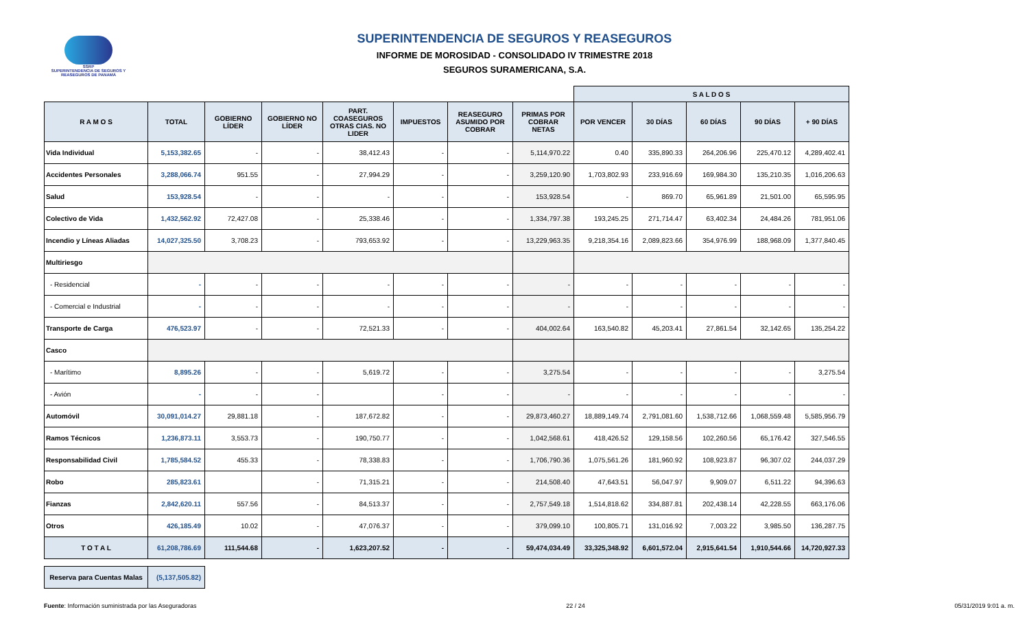SSRP
SUPERINTENDENCIA DE SEGUROS Y REASEGUROS DE PANAMÁ
SUPERINTENDENCIA DE SEGUROS Y REASEGUROS
INFORME DE MOROSIDAD - CONSOLIDADO IV TRIMESTRE 2018
SEGUROS SURAMERICANA, S.A.
| | | | | | | | | S A L D O S | | | | |
| --- | --- | --- | --- | --- | --- | --- | --- | --- | --- | --- | --- | --- |
| R A M O S | TOTAL | GOBIERNO LÍDER | GOBIERNO NO LÍDER | PART. COASEGUROS OTRAS CIAS. NO LIDER | IMPUESTOS | REASEGURO ASUMIDO POR COBRAR | PRIMAS POR COBRAR NETAS | POR VENCER | 30 DÍAS | 60 DÍAS | 90 DÍAS | + 90 DÍAS |
| Vida Individual | 5,153,382.65 | - | - | 38,412.43 | - | - | 5,114,970.22 | 0.40 | 335,890.33 | 264,206.96 | 225,470.12 | 4,289,402.41 |
| Accidentes Personales | 3,288,066.74 | 951.55 | - | 27,994.29 | - | - | 3,259,120.90 | 1,703,802.93 | 233,916.69 | 169,984.30 | 135,210.35 | 1,016,206.63 |
| Salud | 153,928.54 | - | - | - | - | - | 153,928.54 | - | 869.70 | 65,961.89 | 21,501.00 | 65,595.95 |
| Colectivo de Vida | 1,432,562.92 | 72,427.08 | - | 25,338.46 | - | - | 1,334,797.38 | 193,245.25 | 271,714.47 | 63,402.34 | 24,484.26 | 781,951.06 |
| Incendio y Líneas Aliadas | 14,027,325.50 | 3,708.23 | - | 793,653.92 | - | - | 13,229,963.35 | 9,218,354.16 | 2,089,823.66 | 354,976.99 | 188,968.09 | 1,377,840.45 |
| Multiriesgo | | | | | | | | | | | | |
| - Residencial | - | - | - | - | - | - | - | - | - | - | - | - |
| - Comercial e Industrial | - | - | - | - | - | - | - | - | - | - | - | - |
| Transporte de Carga | 476,523.97 | - | - | 72,521.33 | - | - | 404,002.64 | 163,540.82 | 45,203.41 | 27,861.54 | 32,142.65 | 135,254.22 |
| Casco | | | | | | | | | | | | |
| - Marítimo | 8,895.26 | - | - | 5,619.72 | - | - | 3,275.54 | - | - | - | - | 3,275.54 |
| - Avión | - | - | - | | - | - | - | - | - | - | - | - |
| Automóvil | 30,091,014.27 | 29,881.18 | - | 187,672.82 | - | - | 29,873,460.27 | 18,889,149.74 | 2,791,081.60 | 1,538,712.66 | 1,068,559.48 | 5,585,956.79 |
| Ramos Técnicos | 1,236,873.11 | 3,553.73 | - | 190,750.77 | - | - | 1,042,568.61 | 418,426.52 | 129,158.56 | 102,260.56 | 65,176.42 | 327,546.55 |
| Responsabilidad Civil | 1,785,584.52 | 455.33 | - | 78,338.83 | - | - | 1,706,790.36 | 1,075,561.26 | 181,960.92 | 108,923.87 | 96,307.02 | 244,037.29 |
| Robo | 285,823.61 | | - | 71,315.21 | - | - | 214,508.40 | 47,643.51 | 56,047.97 | 9,909.07 | 6,511.22 | 94,396.63 |
| Fianzas | 2,842,620.11 | 557.56 | - | 84,513.37 | - | - | 2,757,549.18 | 1,514,818.62 | 334,887.81 | 202,438.14 | 42,228.55 | 663,176.06 |
| Otros | 426,185.49 | 10.02 | - | 47,076.37 | - | - | 379,099.10 | 100,805.71 | 131,016.92 | 7,003.22 | 3,985.50 | 136,287.75 |
| T O T A L | 61,208,786.69 | 111,544.68 | - | 1,623,207.52 | - | - | 59,474,034.49 | 33,325,348.92 | 6,601,572.04 | 2,915,641.54 | 1,910,544.66 | 14,720,927.33 |
| Reserva para Cuentas Malas | (5,137,505.82) |
Fuente: Información suministrada por las Aseguradoras 22 / 24 05/31/2019 9:01 a. m.